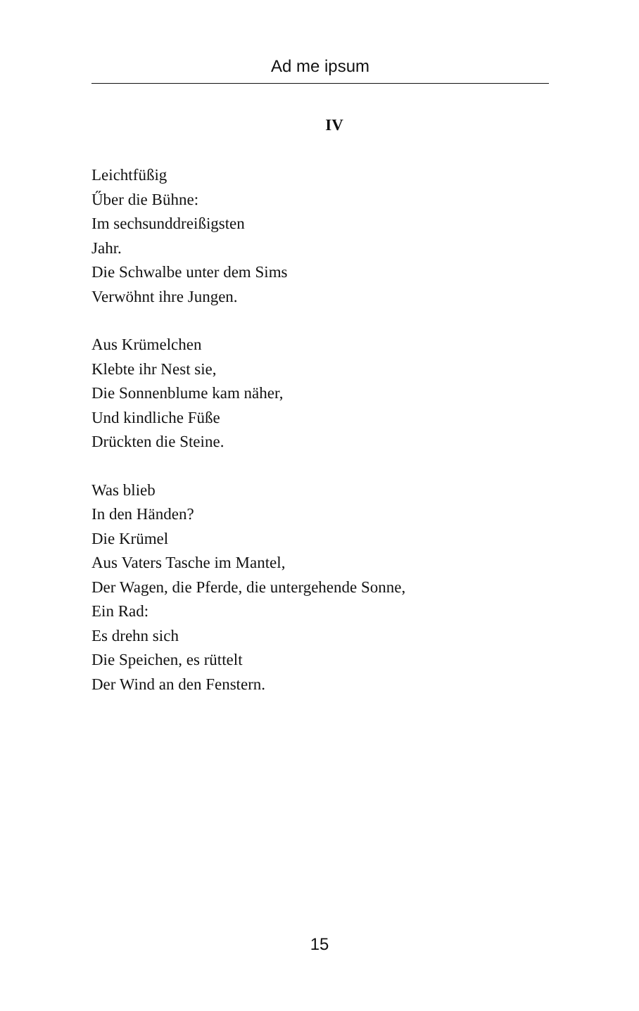Ad me ipsum
IV
Leichtfüßig
Űber die Bühne:
Im sechsunddreißigsten
Jahr.
Die Schwalbe unter dem Sims
Verwöhnt ihre Jungen.
Aus Krümelchen
Klebte ihr Nest sie,
Die Sonnenblume kam näher,
Und kindliche Füße
Drückten die Steine.
Was blieb
In den Händen?
Die Krümel
Aus Vaters Tasche im Mantel,
Der Wagen, die Pferde, die untergehende Sonne,
Ein Rad:
Es drehn sich
Die Speichen, es rüttelt
Der Wind an den Fenstern.
15